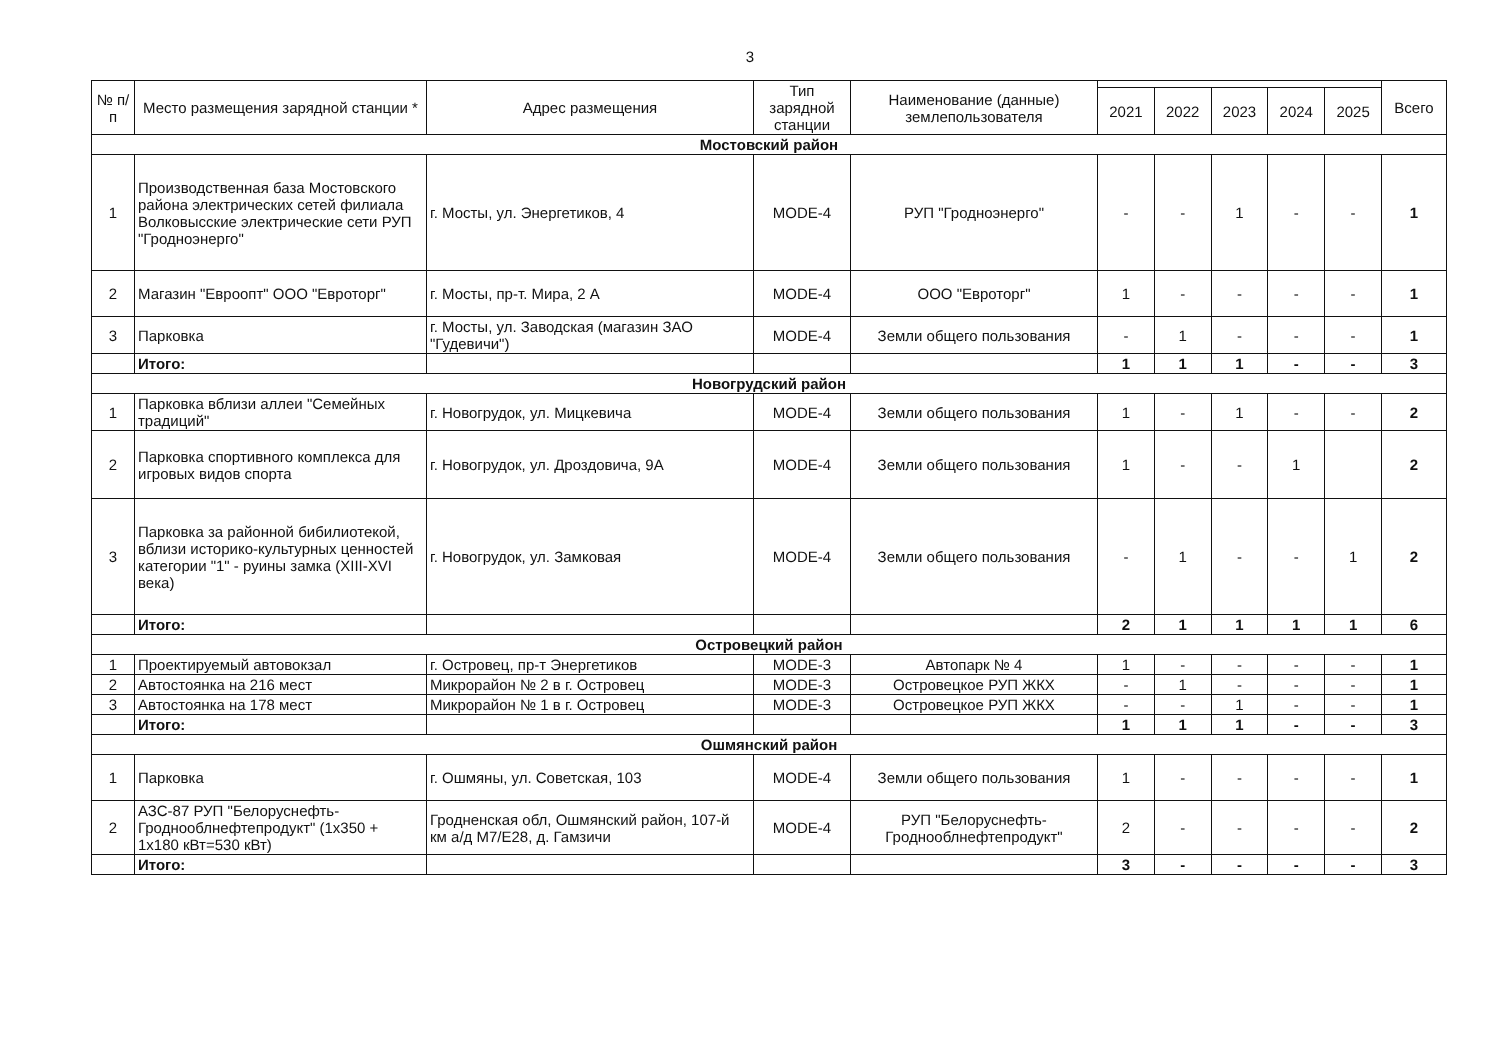3
| № п/п | Место размещения зарядной станции * | Адрес размещения | Тип зарядной станции | Наименование (данные) землепользователя | | | | | | Всего |
| --- | --- | --- | --- | --- | --- | --- | --- | --- | --- | --- |
| | | | | | 2021 | 2022 | 2023 | 2024 | 2025 | |
| Мостовский район | | | | | | | | | | |
| 1 | Производственная база Мостовского района электрических сетей филиала Волковысские электрические сети РУП "Гродноэнерго" | г. Мосты, ул. Энергетиков, 4 | MODE-4 | РУП "Гродноэнерго" | - | - | 1 | - | - | 1 |
| 2 | Магазин "Евроопт" ООО "Евроторг" | г. Мосты, пр-т. Мира, 2 А | MODE-4 | ООО "Евроторг" | 1 | - | - | - | - | 1 |
| 3 | Парковка | г. Мосты, ул. Заводская (магазин ЗАО "Гудевичи") | MODE-4 | Земли общего пользования | - | 1 | - | - | - | 1 |
| | Итого: | | | | 1 | 1 | 1 | - | - | 3 |
| Новогрудский район | | | | | | | | | | |
| 1 | Парковка вблизи аллеи "Семейных традиций" | г. Новогрудок, ул. Мицкевича | MODE-4 | Земли общего пользования | 1 | - | 1 | - | - | 2 |
| 2 | Парковка спортивного комплекса для игровых видов спорта | г. Новогрудок, ул. Дроздовича, 9А | MODE-4 | Земли общего пользования | 1 | - | - | 1 | | 2 |
| 3 | Парковка за районной бибилиотекой, вблизи историко-культурных ценностей категории "1" - руины замка (XIII-XVI века) | г. Новогрудок, ул. Замковая | MODE-4 | Земли общего пользования | - | 1 | - | - | 1 | 2 |
| | Итого: | | | | 2 | 1 | 1 | 1 | 1 | 6 |
| Островецкий район | | | | | | | | | | |
| 1 | Проектируемый автовокзал | г. Островец, пр-т Энергетиков | MODE-3 | Автопарк № 4 | 1 | - | - | - | - | 1 |
| 2 | Автостоянка на 216 мест | Микрорайон № 2 в г. Островец | MODE-3 | Островецкое РУП ЖКХ | - | 1 | - | - | - | 1 |
| 3 | Автостоянка на 178 мест | Микрорайон № 1 в г. Островец | MODE-3 | Островецкое РУП ЖКХ | - | - | 1 | - | - | 1 |
| | Итого: | | | | 1 | 1 | 1 | - | - | 3 |
| Ошмянский район | | | | | | | | | | |
| 1 | Парковка | г. Ошмяны, ул. Советская, 103 | MODE-4 | Земли общего пользования | 1 | - | - | - | - | 1 |
| 2 | АЗС-87 РУП "Белоруснефть-Гроднооблнефтепродукт" (1x350 + 1x180 кВт=530 кВт) | Гродненская обл, Ошмянский район, 107-й км а/д М7/Е28, д. Гамзичи | MODE-4 | РУП "Белоруснефть-Гроднооблнефтепродукт" | 2 | - | - | - | - | 2 |
| | Итого: | | | | 3 | - | - | - | - | 3 |